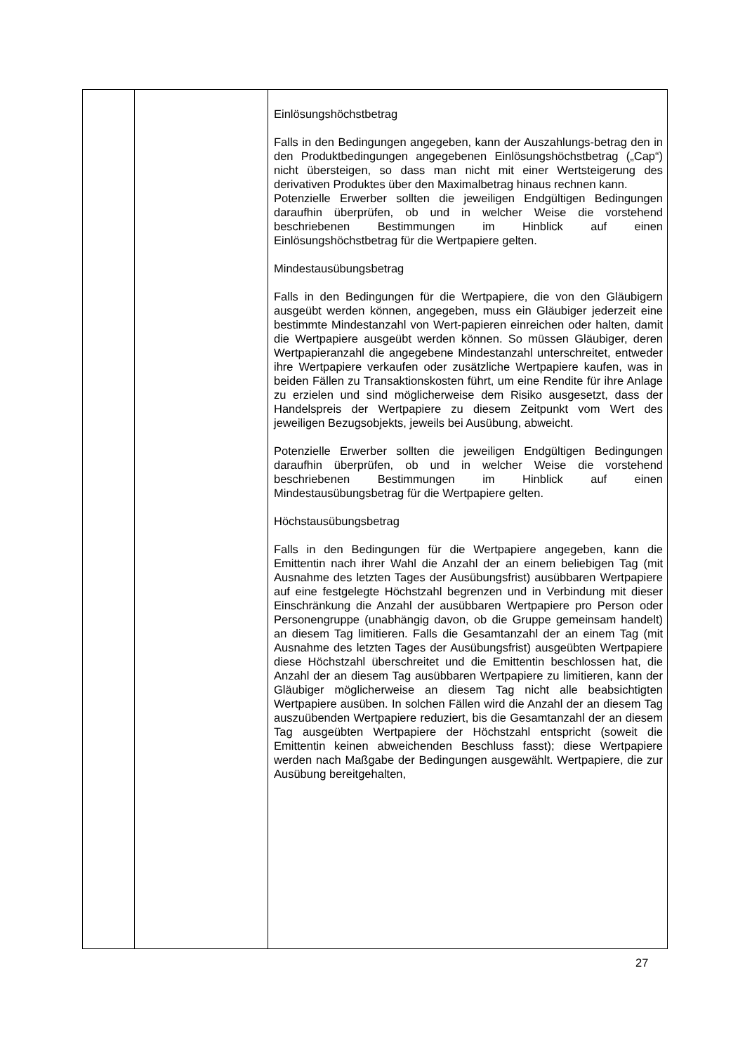| | | Einlösungshöchstbetrag Falls in den Bedingungen angegeben, kann der Auszahlungs-betrag den in den Produktbedingungen angegebenen Einlösungshöchstbetrag („Cap“) nicht übersteigen, so dass man nicht mit einer Wertsteigerung des derivativen Produktes über den Maximalbetrag hinaus rechnen kann. Potenzielle Erwerber sollten die jeweiligen Endgültigen Bedingungen daraufhin überprüfen, ob und in welcher Weise die vorstehend beschriebenen Bestimmungen im Hinblick auf einen Einlösungshöchstbetrag für die Wertpapiere gelten. Mindestausübungsbetrag Falls in den Bedingungen für die Wertpapiere, die von den Gläubigern ausgeübt werden können, angegeben, muss ein Gläubiger jederzeit eine bestimmte Mindestanzahl von Wert-papieren einreichen oder halten, damit die Wertpapiere ausgeübt werden können. So müssen Gläubiger, deren Wertpapieranzahl die angegebene Mindestanzahl unterschreitet, entweder ihre Wertpapiere verkaufen oder zusätzliche Wertpapiere kaufen, was in beiden Fällen zu Transaktionskosten führt, um eine Rendite für ihre Anlage zu erzielen und sind möglicherweise dem Risiko ausgesetzt, dass der Handelspreis der Wertpapiere zu diesem Zeitpunkt vom Wert des jeweiligen Bezugsobjekts, jeweils bei Ausübung, abweicht. Potenzielle Erwerber sollten die jeweiligen Endgültigen Bedingungen daraufhin überprüfen, ob und in welcher Weise die vorstehend beschriebenen Bestimmungen im Hinblick auf einen Mindestausübungsbetrag für die Wertpapiere gelten. Höchstausübungsbetrag Falls in den Bedingungen für die Wertpapiere angegeben, kann die Emittentin nach ihrer Wahl die Anzahl der an einem beliebigen Tag (mit Ausnahme des letzten Tages der Ausübungsfrist) ausübbaren Wertpapiere auf eine festgelegte Höchstzahl begrenzen und in Verbindung mit dieser Einschränkung die Anzahl der ausübbaren Wertpapiere pro Person oder Personengruppe (unabhängig davon, ob die Gruppe gemeinsam handelt) an diesem Tag limitieren. Falls die Gesamtanzahl der an einem Tag (mit Ausnahme des letzten Tages der Ausübungsfrist) ausgeübten Wertpapiere diese Höchstzahl überschreitet und die Emittentin beschlossen hat, die Anzahl der an diesem Tag ausübbaren Wertpapiere zu limitieren, kann der Gläubiger möglicherweise an diesem Tag nicht alle beabsichtigten Wertpapiere ausüben. In solchen Fällen wird die Anzahl der an diesem Tag auszuübenden Wertpapiere reduziert, bis die Gesamtanzahl der an diesem Tag ausgeübten Wertpapiere der Höchstzahl entspricht (soweit die Emittentin keinen abweichenden Beschluss fasst); diese Wertpapiere werden nach Maßgabe der Bedingungen ausgewählt. Wertpapiere, die zur Ausübung bereitgehalten, |
27